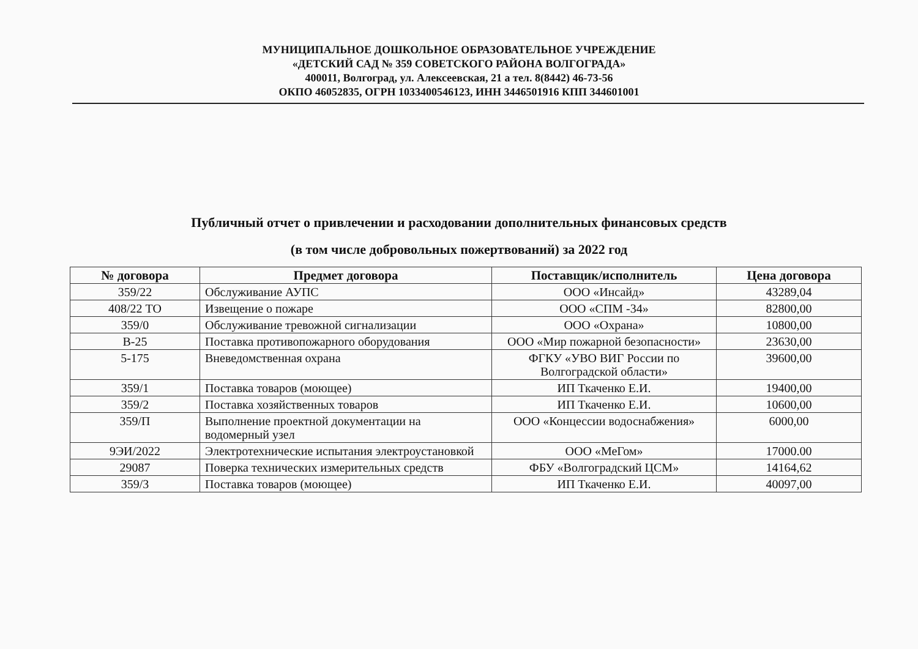МУНИЦИПАЛЬНОЕ ДОШКОЛЬНОЕ ОБРАЗОВАТЕЛЬНОЕ УЧРЕЖДЕНИЕ
«ДЕТСКИЙ САД № 359 СОВЕТСКОГО РАЙОНА ВОЛГОГРАДА»
400011, Волгоград, ул. Алексеевская, 21 а тел. 8(8442) 46-73-56
ОКПО 46052835, ОГРН 1033400546123, ИНН 3446501916 КПП 344601001
Публичный отчет о привлечении и расходовании дополнительных финансовых средств
(в том числе добровольных пожертвований) за 2022 год
| № договора | Предмет договора | Поставщик/исполнитель | Цена договора |
| --- | --- | --- | --- |
| 359/22 | Обслуживание АУПС | ООО «Инсайд» | 43289,04 |
| 408/22 ТО | Извещение о пожаре | ООО «СПМ -34» | 82800,00 |
| 359/0 | Обслуживание тревожной сигнализации | ООО «Охрана» | 10800,00 |
| В-25 | Поставка противопожарного оборудования | ООО «Мир пожарной безопасности» | 23630,00 |
| 5-175 | Вневедомственная охрана | ФГКУ «УВО ВИГ России по Волгоградской области» | 39600,00 |
| 359/1 | Поставка товаров (моющее) | ИП Ткаченко Е.И. | 19400,00 |
| 359/2 | Поставка хозяйственных товаров | ИП Ткаченко Е.И. | 10600,00 |
| 359/П | Выполнение проектной документации на водомерный узел | ООО «Концессии водоснабжения» | 6000,00 |
| 9ЭИ/2022 | Электротехнические испытания электроустановкой | ООО «МеГом» | 17000.00 |
| 29087 | Поверка технических измерительных средств | ФБУ «Волгоградский ЦСМ» | 14164,62 |
| 359/3 | Поставка товаров (моющее) | ИП Ткаченко Е.И. | 40097,00 |